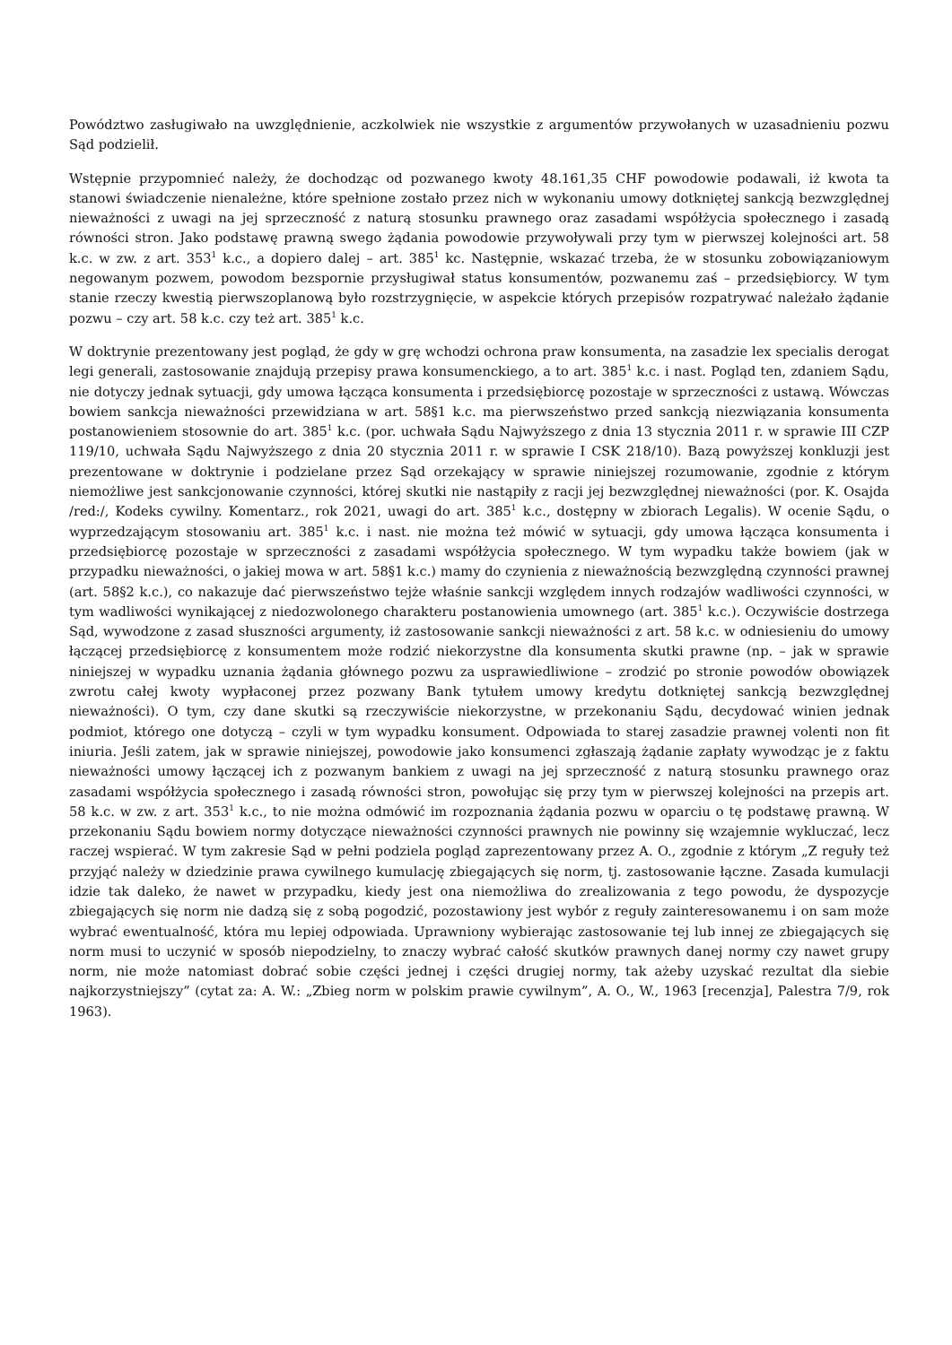Powództwo zasługiwało na uwzględnienie, aczkolwiek nie wszystkie z argumentów przywołanych w uzasadnieniu pozwu Sąd podzielił.
Wstępnie przypomnieć należy, że dochodząc od pozwanego kwoty 48.161,35 CHF powodowie podawali, iż kwota ta stanowi świadczenie nienależne, które spełnione zostało przez nich w wykonaniu umowy dotkniętej sankcją bezwzględnej nieważności z uwagi na jej sprzeczność z naturą stosunku prawnego oraz zasadami współżycia społecznego i zasadą równości stron. Jako podstawę prawną swego żądania powodowie przywoływali przy tym w pierwszej kolejności art. 58 k.c. w zw. z art. 353<sup>1</sup> k.c., a dopiero dalej – art. 385<sup>1</sup> kc. Następnie, wskazać trzeba, że w stosunku zobowiązaniowym negowanym pozwem, powodom bezspornie przysługiwał status konsumentów, pozwanemu zaś – przedsiębiorcy. W tym stanie rzeczy kwestią pierwszoplanową było rozstrzygnięcie, w aspekcie których przepisów rozpatrywać należało żądanie pozwu – czy art. 58 k.c. czy też art. 385<sup>1</sup> k.c.
W doktrynie prezentowany jest pogląd, że gdy w grę wchodzi ochrona praw konsumenta, na zasadzie lex specialis derogat legi generali, zastosowanie znajdują przepisy prawa konsumenckiego, a to art. 385<sup>1</sup> k.c. i nast. Pogląd ten, zdaniem Sądu, nie dotyczy jednak sytuacji, gdy umowa łącząca konsumenta i przedsiębiorcę pozostaje w sprzeczności z ustawą. Wówczas bowiem sankcja nieważności przewidziana w art. 58§1 k.c. ma pierwszeństwo przed sankcją niezwiązania konsumenta postanowieniem stosownie do art. 385<sup>1</sup> k.c. (por. uchwała Sądu Najwyższego z dnia 13 stycznia 2011 r. w sprawie III CZP 119/10, uchwała Sądu Najwyższego z dnia 20 stycznia 2011 r. w sprawie I CSK 218/10). Bazą powyższej konkluzji jest prezentowane w doktrynie i podzielane przez Sąd orzekający w sprawie niniejszej rozumowanie, zgodnie z którym niemożliwe jest sankcjonowanie czynności, której skutki nie nastąpiły z racji jej bezwzględnej nieważności (por. K. Osajda /red:/, Kodeks cywilny. Komentarz., rok 2021, uwagi do art. 385<sup>1</sup> k.c., dostępny w zbiorach Legalis). W ocenie Sądu, o wyprzedzającym stosowaniu art. 385<sup>1</sup> k.c. i nast. nie można też mówić w sytuacji, gdy umowa łącząca konsumenta i przedsiębiorcę pozostaje w sprzeczności z zasadami współżycia społecznego. W tym wypadku także bowiem (jak w przypadku nieważności, o jakiej mowa w art. 58§1 k.c.) mamy do czynienia z nieważnością bezwzględną czynności prawnej (art. 58§2 k.c.), co nakazuje dać pierwszeństwo tejże właśnie sankcji względem innych rodzajów wadliwości czynności, w tym wadliwości wynikającej z niedozwolonego charakteru postanowienia umownego (art. 385<sup>1</sup> k.c.). Oczywiście dostrzega Sąd, wywodzone z zasad słuszności argumenty, iż zastosowanie sankcji nieważności z art. 58 k.c. w odniesieniu do umowy łączącej przedsiębiorcę z konsumentem może rodzić niekorzystne dla konsumenta skutki prawne (np. – jak w sprawie niniejszej w wypadku uznania żądania głównego pozwu za usprawiedliwione – zrodzić po stronie powodów obowiązek zwrotu całej kwoty wypłaconej przez pozwany Bank tytułem umowy kredytu dotkniętej sankcją bezwzględnej nieważności). O tym, czy dane skutki są rzeczywiście niekorzystne, w przekonaniu Sądu, decydować winien jednak podmiot, którego one dotyczą – czyli w tym wypadku konsument. Odpowiada to starej zasadzie prawnej volenti non fit iniuria. Jeśli zatem, jak w sprawie niniejszej, powodowie jako konsumenci zgłaszają żądanie zapłaty wywodząc je z faktu nieważności umowy łączącej ich z pozwanym bankiem z uwagi na jej sprzeczność z naturą stosunku prawnego oraz zasadami współżycia społecznego i zasadą równości stron, powołując się przy tym w pierwszej kolejności na przepis art. 58 k.c. w zw. z art. 353<sup>1</sup> k.c., to nie można odmówić im rozpoznania żądania pozwu w oparciu o tę podstawę prawną. W przekonaniu Sądu bowiem normy dotyczące nieważności czynności prawnych nie powinny się wzajemnie wykluczać, lecz raczej wspierać. W tym zakresie Sąd w pełni podziela pogląd zaprezentowany przez A. O., zgodnie z którym „Z reguły też przyjąć należy w dziedzinie prawa cywilnego kumulację zbiegających się norm, tj. zastosowanie łączne. Zasada kumulacji idzie tak daleko, że nawet w przypadku, kiedy jest ona niemożliwa do zrealizowania z tego powodu, że dyspozycje zbiegających się norm nie dadzą się z sobą pogodzić, pozostawiony jest wybór z reguły zainteresowanemu i on sam może wybrać ewentualność, która mu lepiej odpowiada. Uprawniony wybierając zastosowanie tej lub innej ze zbiegających się norm musi to uczynić w sposób niepodzielny, to znaczy wybrać całość skutków prawnych danej normy czy nawet grupy norm, nie może natomiast dobrać sobie części jednej i części drugiej normy, tak ażeby uzyskać rezultat dla siebie najkorzystniejszy” (cytat za: A. W.: „Zbieg norm w polskim prawie cywilnym”, A. O., W., 1963 [recenzja], Palestra 7/9, rok 1963).